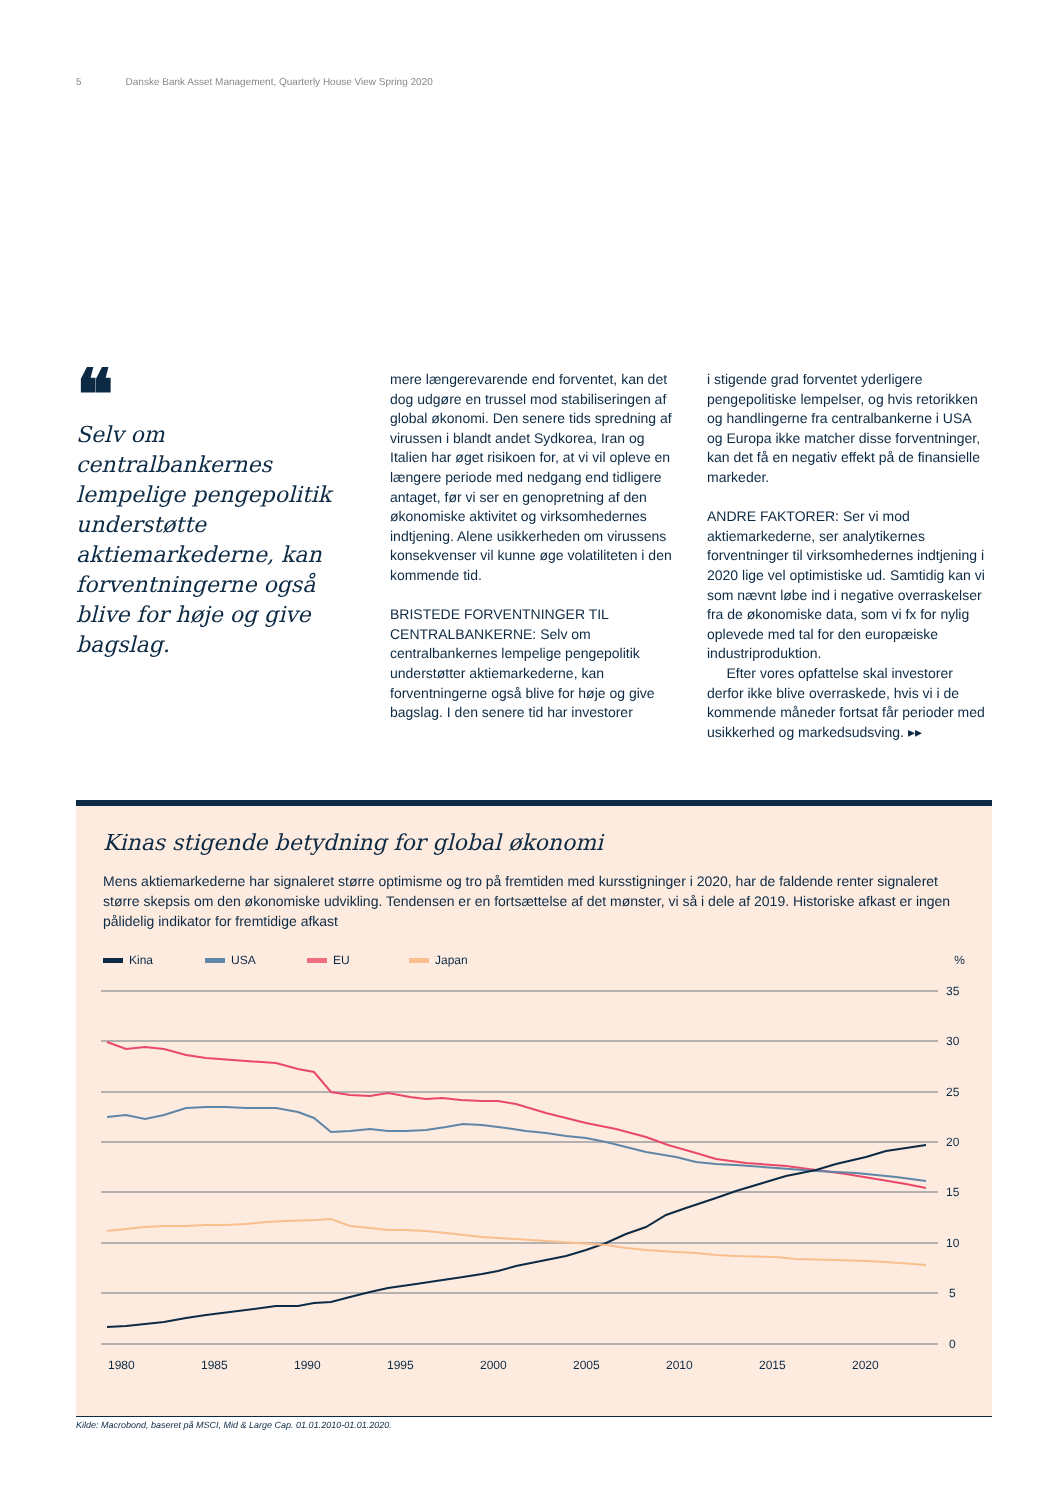5 Danske Bank Asset Management, Quarterly House View Spring 2020
❝
Selv om centralbankernes lempelige pengepolitik understøtte aktiemarkederne, kan forventningerne også blive for høje og give bagslag.
mere længerevarende end forventet, kan det dog udgøre en trussel mod stabiliseringen af global økonomi. Den senere tids spredning af virussen i blandt andet Sydkorea, Iran og Italien har øget risikoen for, at vi vil opleve en længere periode med nedgang end tidligere antaget, før vi ser en genopretning af den økonomiske aktivitet og virksomhedernes indtjening. Alene usikkerheden om virussens konsekvenser vil kunne øge volatiliteten i den kommende tid.
BRISTEDE FORVENTNINGER TIL CENTRALBANKERNE: Selv om centralbankernes lempelige pengepolitik understøtter aktiemarkederne, kan forventningerne også blive for høje og give bagslag. I den senere tid har investorer
i stigende grad forventet yderligere pengepolitiske lempelser, og hvis retorikken og handlingerne fra centralbankerne i USA og Europa ikke matcher disse forventninger, kan det få en negativ effekt på de finansielle markeder.
ANDRE FAKTORER: Ser vi mod aktiemarkederne, ser analytikernes forventninger til virksomhedernes indtjening i 2020 lige vel optimistiske ud. Samtidig kan vi som nævnt løbe ind i negative overraskelser fra de økonomiske data, som vi fx for nylig oplevede med tal for den europæiske industriproduktion.
Efter vores opfattelse skal investorer derfor ikke blive overraskede, hvis vi i de kommende måneder fortsat får perioder med usikkerhed og markedsudsving. ▸▸
Kinas stigende betydning for global økonomi
Mens aktiemarkederne har signaleret større optimisme og tro på fremtiden med kursstigninger i 2020, har de faldende renter signaleret større skepsis om den økonomiske udvikling. Tendensen er en fortsættelse af det mønster, vi så i dele af 2019. Historiske afkast er ingen pålidelig indikator for fremtidige afkast
Kina USA EU Japan%
35
30
25
20
15
10
5
0
1980
1985
1990
1995
2000
2005
2010
2015
2020
Kilde: Macrobond, baseret på MSCI, Mid & Large Cap. 01.01.2010-01.01.2020.